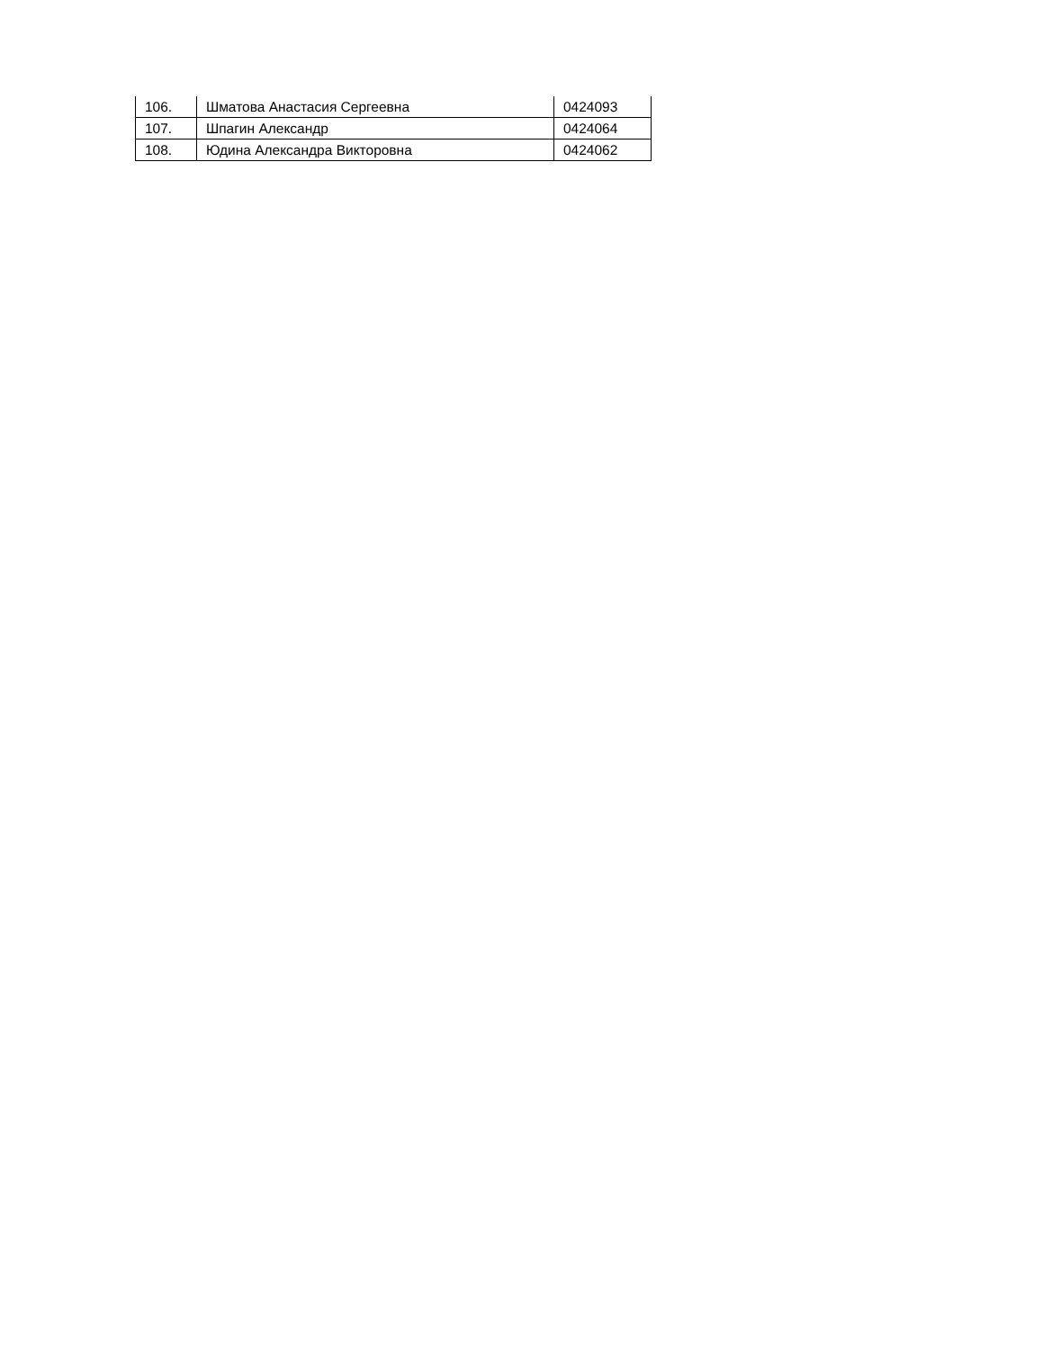| 106. | Шматова Анастасия Сергеевна | 0424093 |
| 107. | Шпагин Александр | 0424064 |
| 108. | Юдина Александра Викторовна | 0424062 |